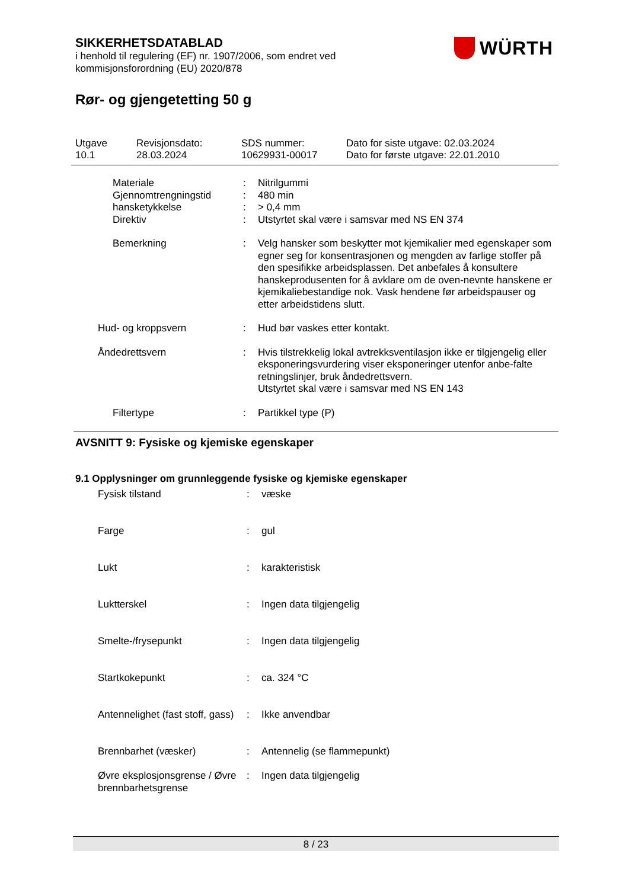WÜRTH
SIKKERHETSDATABLAD
i henhold til regulering (EF) nr. 1907/2006, som endret ved
kommisjonsforordning (EU) 2020/878
Rør- og gjengetetting 50 g
| Utgave 10.1 | Revisjonsdato: 28.03.2024 | SDS nummer: 10629931-00017 | Dato for siste utgave: 02.03.2024 Dato for første utgave: 22.01.2010 |
| | Materiale | : | Nitrilgummi |
| | Gjennomtrengningstid | : | 480 min |
| | hansketykkelse | : | > 0,4 mm |
| | Direktiv | : | Utstyrtet skal være i samsvar med NS EN 374 |
| | Bemerkning | : | Velg hansker som beskytter mot kjemikalier med egenskaper som egner seg for konsentrasjonen og mengden av farlige stoffer på den spesifikke arbeidsplassen. Det anbefales å konsultere hanskeprodusenten for å avklare om de oven-nevnte hanskene er kjemikaliebestandige nok. Vask hendene før arbeidspauser og etter arbeidstidens slutt. |
| Hud- og kroppsvern | | : | Hud bør vaskes etter kontakt. |
| Åndedrettsvern | | : | Hvis tilstrekkelig lokal avtrekksventilasjon ikke er tilgjengelig eller eksponeringsvurdering viser eksponeringer utenfor anbe-falte retningslinjer, bruk åndedrettsvern. Utstyrtet skal være i samsvar med NS EN 143 |
| | Filtertype | : | Partikkel type (P) |
AVSNITT 9: Fysiske og kjemiske egenskaper
9.1 Opplysninger om grunnleggende fysiske og kjemiske egenskaper
| | Fysisk tilstand | : | væske |
| | Farge | : | gul |
| | Lukt | : | karakteristisk |
| | Luktterskel | : | Ingen data tilgjengelig |
| | Smelte-/frysepunkt | : | Ingen data tilgjengelig |
| | Startkokepunkt | : | ca. 324 °C |
| | Antennelighet (fast stoff, gass) | : | Ikke anvendbar |
| | Brennbarhet (væsker) | : | Antennelig (se flammepunkt) |
| | Øvre eksplosjonsgrense / Øvre brennbarhetsgrense | : | Ingen data tilgjengelig |
8 / 23